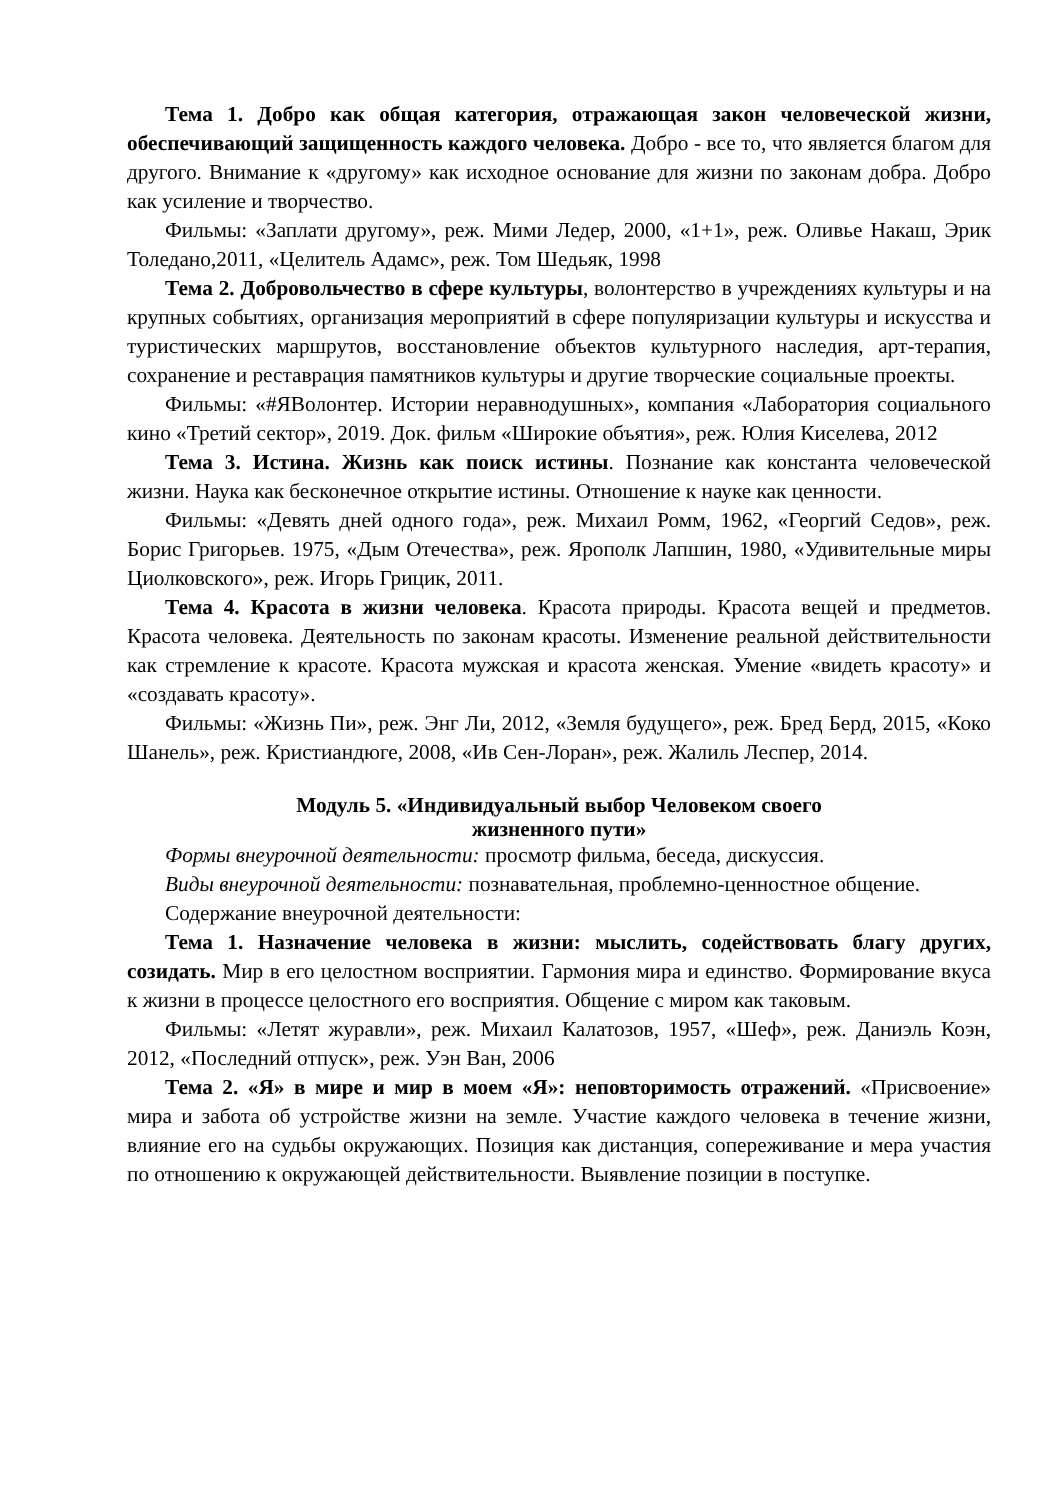Тема 1. Добро как общая категория, отражающая закон человеческой жизни, обеспечивающий защищенность каждого человека. Добро - все то, что является благом для другого. Внимание к «другому» как исходное основание для жизни по законам добра. Добро как усиление и творчество.
Фильмы: «Заплати другому», реж. Мими Ледер, 2000, «1+1», реж. Оливье Накаш, Эрик Толедано,2011, «Целитель Адамс», реж. Том Шедьяк, 1998
Тема 2. Добровольчество в сфере культуры, волонтерство в учреждениях культуры и на крупных событиях, организация мероприятий в сфере популяризации культуры и искусства и туристических маршрутов, восстановление объектов культурного наследия, арт-терапия, сохранение и реставрация памятников культуры и другие творческие социальные проекты.
Фильмы: «#ЯВолонтер. Истории неравнодушных», компания «Лаборатория социального кино «Третий сектор», 2019. Док. фильм «Широкие объятия», реж. Юлия Киселева, 2012
Тема 3. Истина. Жизнь как поиск истины. Познание как константа человеческой жизни. Наука как бесконечное открытие истины. Отношение к науке как ценности.
Фильмы: «Девять дней одного года», реж. Михаил Ромм, 1962, «Георгий Седов», реж. Борис Григорьев. 1975, «Дым Отечества», реж. Ярополк Лапшин, 1980, «Удивительные миры Циолковского», реж. Игорь Грицик, 2011.
Тема 4. Красота в жизни человека. Красота природы. Красота вещей и предметов. Красота человека. Деятельность по законам красоты. Изменение реальной действительности как стремление к красоте. Красота мужская и красота женская. Умение «видеть красоту» и «создавать красоту».
Фильмы: «Жизнь Пи», реж. Энг Ли, 2012, «Земля будущего», реж. Бред Берд, 2015, «Коко Шанель», реж. Кристиандюге, 2008, «Ив Сен-Лоран», реж. Жалиль Леспер, 2014.
Модуль 5. «Индивидуальный выбор Человеком своего
жизненного пути»
Формы внеурочной деятельности: просмотр фильма, беседа, дискуссия.
Виды внеурочной деятельности: познавательная, проблемно-ценностное общение.
Содержание внеурочной деятельности:
Тема 1. Назначение человека в жизни: мыслить, содействовать благу других, созидать. Мир в его целостном восприятии. Гармония мира и единство. Формирование вкуса к жизни в процессе целостного его восприятия. Общение с миром как таковым.
Фильмы: «Летят журавли», реж. Михаил Калатозов, 1957, «Шеф», реж. Даниэль Коэн, 2012, «Последний отпуск», реж. Уэн Ван, 2006
Тема 2. «Я» в мире и мир в моем «Я»: неповторимость отражений. «Присвоение» мира и забота об устройстве жизни на земле. Участие каждого человека в течение жизни, влияние его на судьбы окружающих. Позиция как дистанция, сопереживание и мера участия по отношению к окружающей действительности. Выявление позиции в поступке.